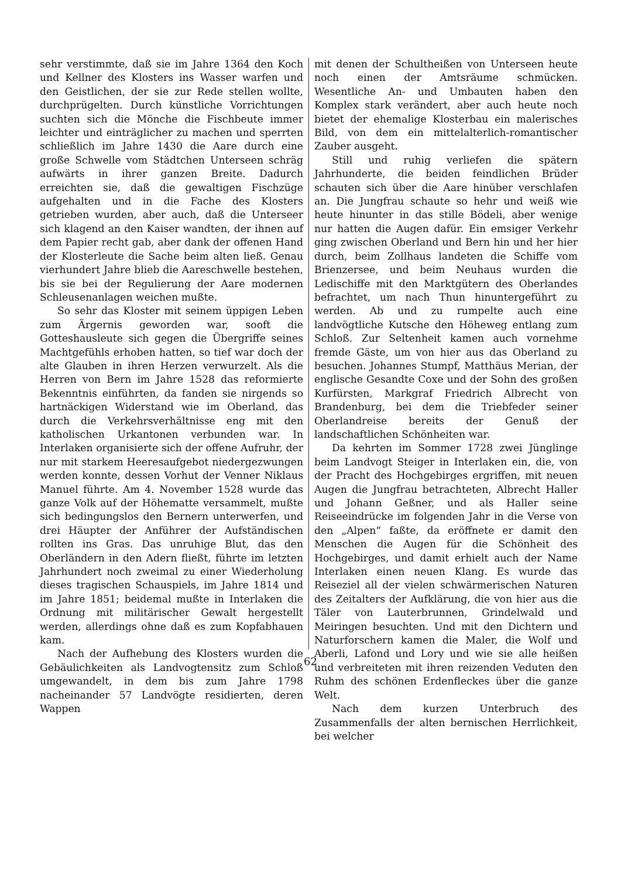sehr verstimmte, daß sie im Jahre 1364 den Koch und Kellner des Klosters ins Wasser warfen und den Geistlichen, der sie zur Rede stellen wollte, durchprügelten. Durch künstliche Vorrichtungen suchten sich die Mönche die Fischbeute immer leichter und einträglicher zu machen und sperrten schließlich im Jahre 1430 die Aare durch eine große Schwelle vom Städtchen Unterseen schräg aufwärts in ihrer ganzen Breite. Dadurch erreichten sie, daß die gewaltigen Fischzüge aufgehalten und in die Fache des Klosters getrieben wurden, aber auch, daß die Unterseer sich klagend an den Kaiser wandten, der ihnen auf dem Papier recht gab, aber dank der offenen Hand der Klosterleute die Sache beim alten ließ. Genau vierhundert Jahre blieb die Aareschwelle bestehen, bis sie bei der Regulierung der Aare modernen Schleusenanlagen weichen mußte.
So sehr das Kloster mit seinem üppigen Leben zum Ärgernis geworden war, sooft die Gotteshausleute sich gegen die Übergriffe seines Machtgefühls erhoben hatten, so tief war doch der alte Glauben in ihren Herzen verwurzelt. Als die Herren von Bern im Jahre 1528 das reformierte Bekenntnis einführten, da fanden sie nirgends so hartnäckigen Widerstand wie im Oberland, das durch die Verkehrsverhältnisse eng mit den katholischen Urkantonen verbunden war. In Interlaken organisierte sich der offene Aufruhr, der nur mit starkem Heeresaufgebot niedergezwungen werden konnte, dessen Vorhut der Venner Niklaus Manuel führte. Am 4. November 1528 wurde das ganze Volk auf der Höhematte versammelt, mußte sich bedingungslos den Bernern unterwerfen, und drei Häupter der Anführer der Aufständischen rollten ins Gras. Das unruhige Blut, das den Oberländern in den Adern fließt, führte im letzten Jahrhundert noch zweimal zu einer Wiederholung dieses tragischen Schauspiels, im Jahre 1814 und im Jahre 1851; beidemal mußte in Interlaken die Ordnung mit militärischer Gewalt hergestellt werden, allerdings ohne daß es zum Kopfabhauen kam.
Nach der Aufhebung des Klosters wurden die Gebäulichkeiten als Landvogtensitz zum Schloß umgewandelt, in dem bis zum Jahre 1798 nacheinander 57 Landvögte residierten, deren Wappen
mit denen der Schultheißen von Unterseen heute noch einen der Amtsräume schmücken. Wesentliche An- und Umbauten haben den Komplex stark verändert, aber auch heute noch bietet der ehemalige Klosterbau ein malerisches Bild, von dem ein mittelalterlich-romantischer Zauber ausgeht.
Still und ruhig verliefen die spätern Jahrhunderte, die beiden feindlichen Brüder schauten sich über die Aare hinüber verschlafen an. Die Jungfrau schaute so hehr und weiß wie heute hinunter in das stille Bödeli, aber wenige nur hatten die Augen dafür. Ein emsiger Verkehr ging zwischen Oberland und Bern hin und her hier durch, beim Zollhaus landeten die Schiffe vom Brienzersee, und beim Neuhaus wurden die Ledischiffe mit den Marktgütern des Oberlandes befrachtet, um nach Thun hinuntergeführt zu werden. Ab und zu rumpelte auch eine landvögtliche Kutsche den Höheweg entlang zum Schloß. Zur Seltenheit kamen auch vornehme fremde Gäste, um von hier aus das Oberland zu besuchen. Johannes Stumpf, Matthäus Merian, der englische Gesandte Coxe und der Sohn des großen Kurfürsten, Markgraf Friedrich Albrecht von Brandenburg, bei dem die Triebfeder seiner Oberlandreise bereits der Genuß der landschaftlichen Schönheiten war.
Da kehrten im Sommer 1728 zwei Jünglinge beim Landvogt Steiger in Interlaken ein, die, von der Pracht des Hochgebirges ergriffen, mit neuen Augen die Jungfrau betrachteten, Albrecht Haller und Johann Geßner, und als Haller seine Reiseeindrücke im folgenden Jahr in die Verse von den „Alpen“ faßte, da eröffnete er damit den Menschen die Augen für die Schönheit des Hochgebirges, und damit erhielt auch der Name Interlaken einen neuen Klang. Es wurde das Reiseziel all der vielen schwärmerischen Naturen des Zeitalters der Aufklärung, die von hier aus die Täler von Lauterbrunnen, Grindelwald und Meiringen besuchten. Und mit den Dichtern und Naturforschern kamen die Maler, die Wolf und Aberli, Lafond und Lory und wie sie alle heißen und verbreiteten mit ihren reizenden Veduten den Ruhm des schönen Erdenfleckes über die ganze Welt.
Nach dem kurzen Unterbruch des Zusammenfalls der alten bernischen Herrlichkeit, bei welcher
62